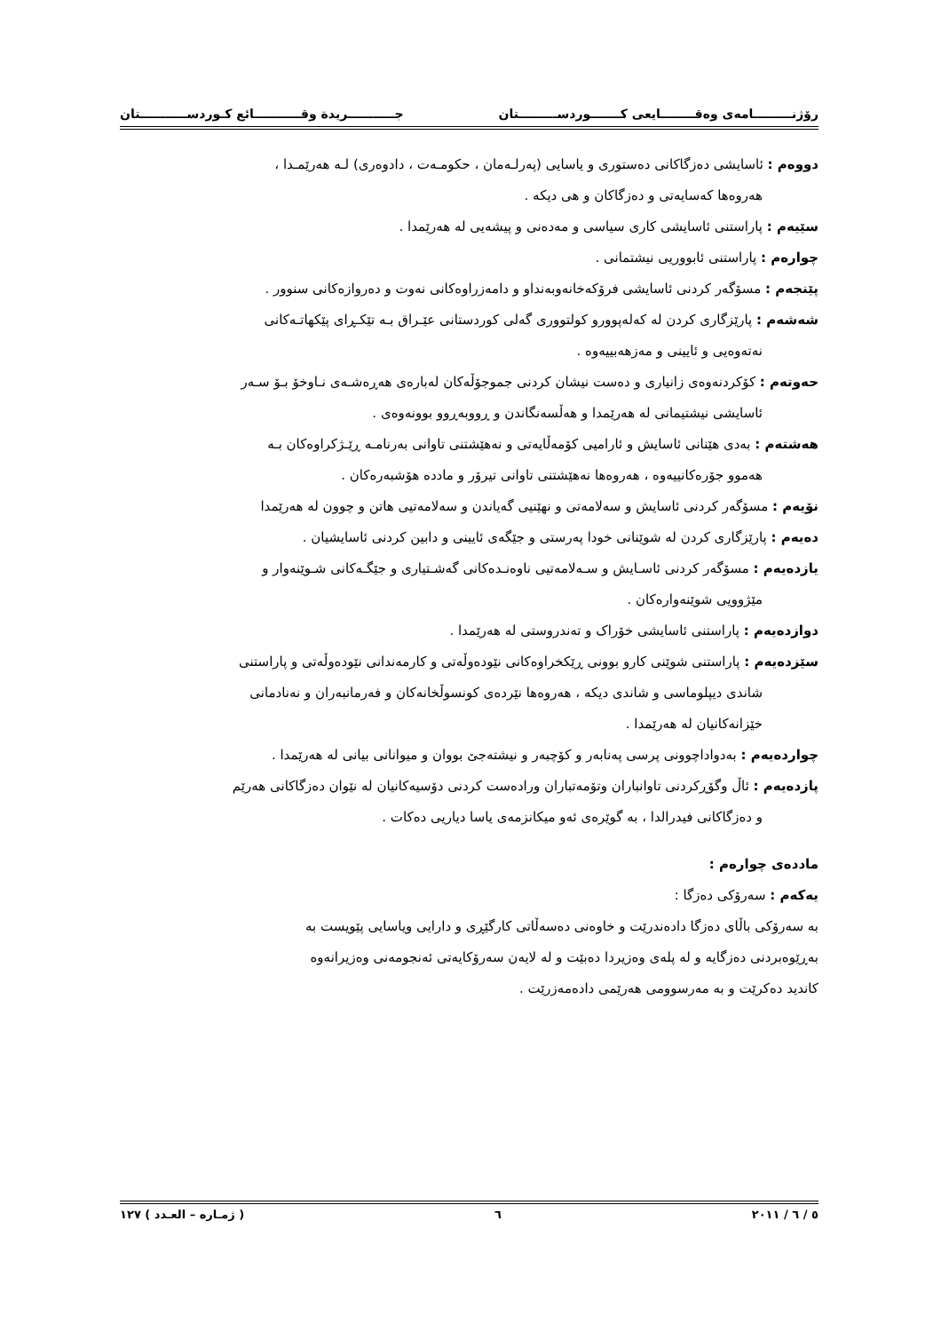رۆژنـــــــــامەی وەقــــــــایعی کـــــــوردســـــــــتان جـــــــــــریدة وقـــــــــــائع کـوردســـــــــــتان
دووەم : ئاسایشی دەزگاکانی دەستوری و یاسایی (پەرلـەمان ، حکومـەت ، دادوەری) لـە هەرێمـدا ،
هەروەها کەسایەتی و دەزگاکان و هی دیکە .
سێیەم : پاراستنی ئاسایشی کاری سیاسی و مەدەنی و پیشەیی لە هەرێمدا .
چوارەم : پاراستنی ئابووریی نیشتمانی .
پێنجەم : مسۆگەر کردنی ئاسایشی فرۆکەخانەوبەنداو و دامەزراوەکانی نەوت و دەروازەکانی سنوور .
شەشەم : پارێزگاری کردن لە کەلەپوورو کولتووری گەلی کوردستانی عێـراق بـە تێکـڕای پێکهاتـەکانی
نەتەوەیی و ئایینی و مەزهەبییەوە .
حەوتەم : کۆکردنەوەی زانیاری و دەست نیشان کردنی جموجۆڵەکان لەبارەی هەڕەشـەی نـاوخۆ بـۆ سـەر
ئاسایشی نیشتیمانی لە هەرێمدا و هەڵسەنگاندن و ڕووبەڕوو بوونەوەی .
هەشتەم : بەدی هێنانی ئاسایش و ئارامیی کۆمەڵایەتی و نەهێشتنی تاوانی بەرنامـە ڕێـژکراوەکان بـە
هەموو جۆرەکانییەوە ، هەروەها نەهێشتنی تاوانی تیرۆر و ماددە هۆشبەرەکان .
نۆیەم : مسۆگەر کردنی ئاسایش و سەلامەتی و نهێنیی گەیاندن و سەلامەتیی هاتن و چوون لە هەرێمدا
دەیەم : پارێزگاری کردن لە شوێنانی خودا پەرستی و جێگەی ئایینی و دابین کردنی ئاسایشیان .
یازدەیەم : مسۆگەر کردنی ئاسـایش و سـەلامەتیی ناوەنـدەکانی گەشـتیاری و جێگـەکانی شـوێنەوار و
مێژوویی شوێنەوارەکان .
دوازدەیەم : پاراستنی ئاسایشی خۆراک و تەندروستی لە هەرێمدا .
سێزدەیەم : پاراستنی شوێنی کارو بوونی ڕێکخراوەکانی نێودەوڵەتی و کارمەندانی نێودەوڵەتی و پاراستنی
شاندی دیپلوماسی و شاندی دیکە ، هەروەها نێردەی کونسوڵخانەکان و فەرمانبەران و نەنادمانی
خێزانەکانیان لە هەرێمدا .
چواردەیەم : بەدواداچوونی پرسی پەنابەر و کۆچبەر و نیشتەجێ بووان و میوانانی بیانی لە هەرێمدا .
پازدەیەم : ئاڵ وگۆڕکردنی تاوانباران وتۆمەتباران ورادەست کردنی دۆسیەکانیان لە نێوان دەزگاکانی هەرێم
و دەزگاکانی فیدرالدا ، بە گوێرەی ئەو میکانزمەی یاسا دیاریی دەکات .
ماددەی چوارەم :
یەکەم : سەرۆکی دەزگا :
بە سەرۆکی باڵای دەزگا دادەندرێت و خاوەنی دەسەڵاتی کارگێڕی و دارایی ویاسایی پێویست بە
بەڕێوەبردنی دەزگایە و لە پلەی وەزیردا دەبێت و لە لایەن سەرۆکایەتی ئەنجومەنی وەزیرانەوە
کاندید دەکرێت و بە مەرسوومی هەرێمی دادەمەزرێت .
٥ / ٦ / ٢٠١١ ٦ ( ژمـارە – العـدد ) ١٢٧